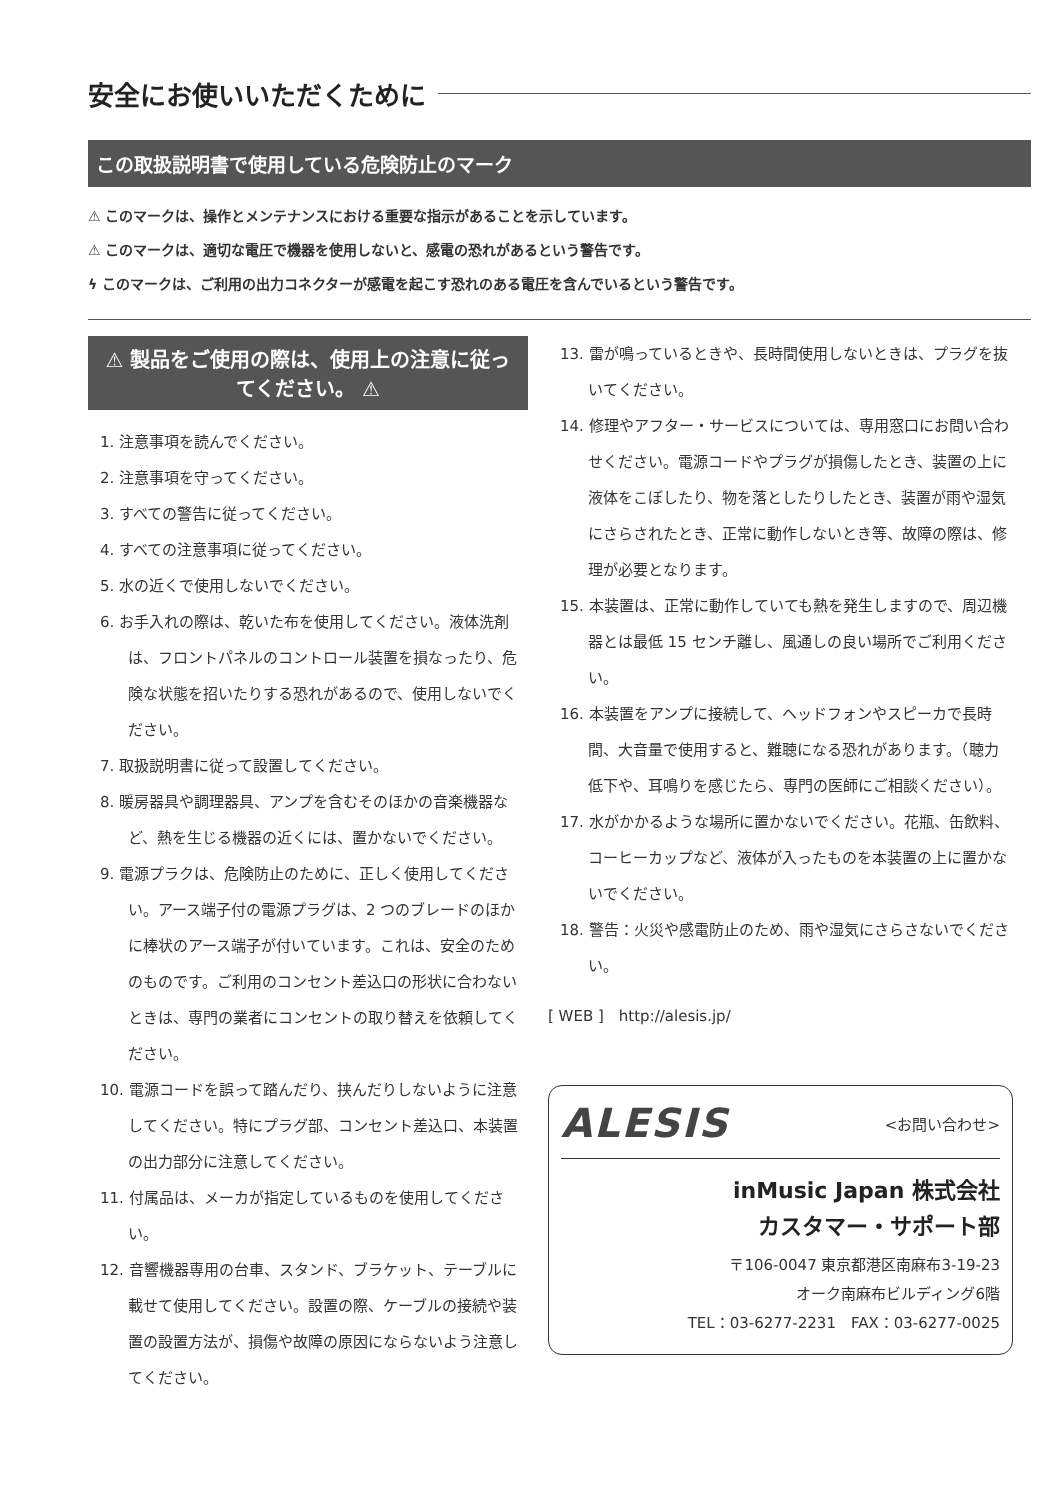安全にお使いいただくために
この取扱説明書で使用している危険防止のマーク
⚠ このマークは、操作とメンテナンスにおける重要な指示があることを示しています。
⚠ このマークは、適切な電圧で機器を使用しないと、感電の恐れがあるという警告です。
ϟ このマークは、ご利用の出力コネクターが感電を起こす恐れのある電圧を含んでいるという警告です。
⚠ 製品をご使用の際は、使用上の注意に従ってください。 ⚠
1. 注意事項を読んでください。
2. 注意事項を守ってください。
3. すべての警告に従ってください。
4. すべての注意事項に従ってください。
5. 水の近くで使用しないでください。
6. お手入れの際は、乾いた布を使用してください。液体洗剤は、フロントパネルのコントロール装置を損なったり、危険な状態を招いたりする恐れがあるので、使用しないでください。
7. 取扱説明書に従って設置してください。
8. 暖房器具や調理器具、アンプを含むそのほかの音楽機器など、熱を生じる機器の近くには、置かないでください。
9. 電源プラクは、危険防止のために、正しく使用してください。アース端子付の電源プラグは、2 つのブレードのほかに棒状のアース端子が付いています。これは、安全のためのものです。ご利用のコンセント差込口の形状に合わないときは、専門の業者にコンセントの取り替えを依頼してください。
10. 電源コードを誤って踏んだり、挟んだりしないように注意してください。特にプラグ部、コンセント差込口、本装置の出力部分に注意してください。
11. 付属品は、メーカが指定しているものを使用してください。
12. 音響機器専用の台車、スタンド、ブラケット、テーブルに載せて使用してください。設置の際、ケーブルの接続や装置の設置方法が、損傷や故障の原因にならないよう注意してください。
13. 雷が鳴っているときや、長時間使用しないときは、プラグを抜いてください。
14. 修理やアフター・サービスについては、専用窓口にお問い合わせください。電源コードやプラグが損傷したとき、装置の上に液体をこぼしたり、物を落としたりしたとき、装置が雨や湿気にさらされたとき、正常に動作しないとき等、故障の際は、修理が必要となります。
15. 本装置は、正常に動作していても熱を発生しますので、周辺機器とは最低 15 センチ離し、風通しの良い場所でご利用ください。
16. 本装置をアンプに接続して、ヘッドフォンやスピーカで長時間、大音量で使用すると、難聴になる恐れがあります。（聴力低下や、耳鳴りを感じたら、専門の医師にご相談ください）。
17. 水がかかるような場所に置かないでください。花瓶、缶飲料、コーヒーカップなど、液体が入ったものを本装置の上に置かないでください。
18. 警告：火災や感電防止のため、雨や湿気にさらさないでください。
[ WEB ]　http://alesis.jp/
ALESIS <お問い合わせ>
inMusic Japan 株式会社
カスタマー・サポート部
〒106-0047 東京都港区南麻布3-19-23
オーク南麻布ビルディング6階
TEL：03-6277-2231　FAX：03-6277-0025